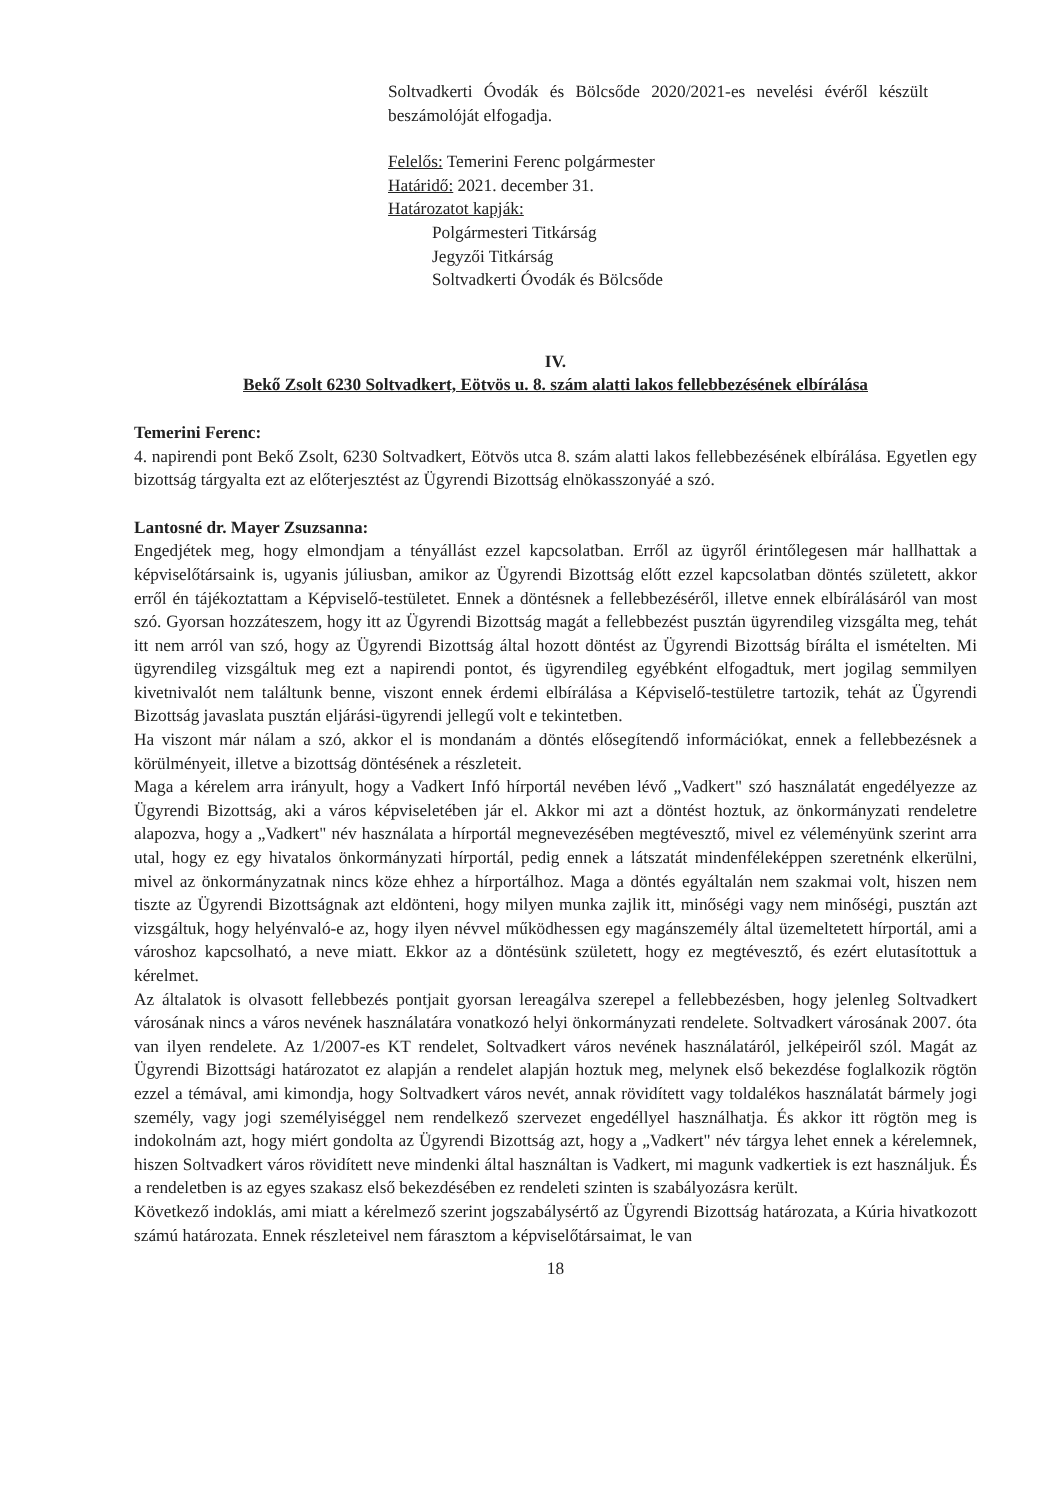Soltvadkerti Óvodák és Bölcsőde 2020/2021-es nevelési évéről készült beszámolóját elfogadja.
Felelős: Temerini Ferenc polgármester
Határidő: 2021. december 31.
Határozatot kapják:
Polgármesteri Titkárság
Jegyzői Titkárság
Soltvadkerti Óvodák és Bölcsőde
IV.
Bekő Zsolt 6230 Soltvadkert, Eötvös u. 8. szám alatti lakos fellebbezésének elbírálása
Temerini Ferenc:
4. napirendi pont Bekő Zsolt, 6230 Soltvadkert, Eötvös utca 8. szám alatti lakos fellebbezésének elbírálása. Egyetlen egy bizottság tárgyalta ezt az előterjesztést az Ügyrendi Bizottság elnökasszonyáé a szó.
Lantosné dr. Mayer Zsuzsanna:
Engedjétek meg, hogy elmondjam a tényállást ezzel kapcsolatban. Erről az ügyről érintőlegesen már hallhattak a képviselőtársaink is, ugyanis júliusban, amikor az Ügyrendi Bizottság előtt ezzel kapcsolatban döntés született, akkor erről én tájékoztattam a Képviselő-testületet. Ennek a döntésnek a fellebbezéséről, illetve ennek elbírálásáról van most szó. Gyorsan hozzáteszem, hogy itt az Ügyrendi Bizottság magát a fellebbezést pusztán ügyrendileg vizsgálta meg, tehát itt nem arról van szó, hogy az Ügyrendi Bizottság által hozott döntést az Ügyrendi Bizottság bírálta el ismételten. Mi ügyrendileg vizsgáltuk meg ezt a napirendi pontot, és ügyrendileg egyébként elfogadtuk, mert jogilag semmilyen kivetnivalót nem találtunk benne, viszont ennek érdemi elbírálása a Képviselő-testületre tartozik, tehát az Ügyrendi Bizottság javaslata pusztán eljárási-ügyrendi jellegű volt e tekintetben.
Ha viszont már nálam a szó, akkor el is mondanám a döntés elősegítendő információkat, ennek a fellebbezésnek a körülményeit, illetve a bizottság döntésének a részleteit.
Maga a kérelem arra irányult, hogy a Vadkert Infó hírportál nevében lévő „Vadkert" szó használatát engedélyezze az Ügyrendi Bizottság, aki a város képviseletében jár el. Akkor mi azt a döntést hoztuk, az önkormányzati rendeletre alapozva, hogy a „Vadkert" név használata a hírportál megnevezésében megtévesztő, mivel ez véleményünk szerint arra utal, hogy ez egy hivatalos önkormányzati hírportál, pedig ennek a látszatát mindenféleképpen szeretnénk elkerülni, mivel az önkormányzatnak nincs köze ehhez a hírportálhoz. Maga a döntés egyáltalán nem szakmai volt, hiszen nem tiszte az Ügyrendi Bizottságnak azt eldönteni, hogy milyen munka zajlik itt, minőségi vagy nem minőségi, pusztán azt vizsgáltuk, hogy helyénvaló-e az, hogy ilyen névvel működhessen egy magánszemély által üzemeltetett hírportál, ami a városhoz kapcsolható, a neve miatt. Ekkor az a döntésünk született, hogy ez megtévesztő, és ezért elutasítottuk a kérelmet.
Az általatok is olvasott fellebbezés pontjait gyorsan lereagálva szerepel a fellebbezésben, hogy jelenleg Soltvadkert városának nincs a város nevének használatára vonatkozó helyi önkormányzati rendelete. Soltvadkert városának 2007. óta van ilyen rendelete. Az 1/2007-es KT rendelet, Soltvadkert város nevének használatáról, jelképeiről szól. Magát az Ügyrendi Bizottsági határozatot ez alapján a rendelet alapján hoztuk meg, melynek első bekezdése foglalkozik rögtön ezzel a témával, ami kimondja, hogy Soltvadkert város nevét, annak rövidített vagy toldalékos használatát bármely jogi személy, vagy jogi személyiséggel nem rendelkező szervezet engedéllyel használhatja. És akkor itt rögtön meg is indokolnám azt, hogy miért gondolta az Ügyrendi Bizottság azt, hogy a „Vadkert" név tárgya lehet ennek a kérelemnek, hiszen Soltvadkert város rövidített neve mindenki által használtan is Vadkert, mi magunk vadkertiek is ezt használjuk. És a rendeletben is az egyes szakasz első bekezdésében ez rendeleti szinten is szabályozásra került.
Következő indoklás, ami miatt a kérelmező szerint jogszabálysértő az Ügyrendi Bizottság határozata, a Kúria hivatkozott számú határozata. Ennek részleteivel nem fárasztom a képviselőtársaimat, le van
18